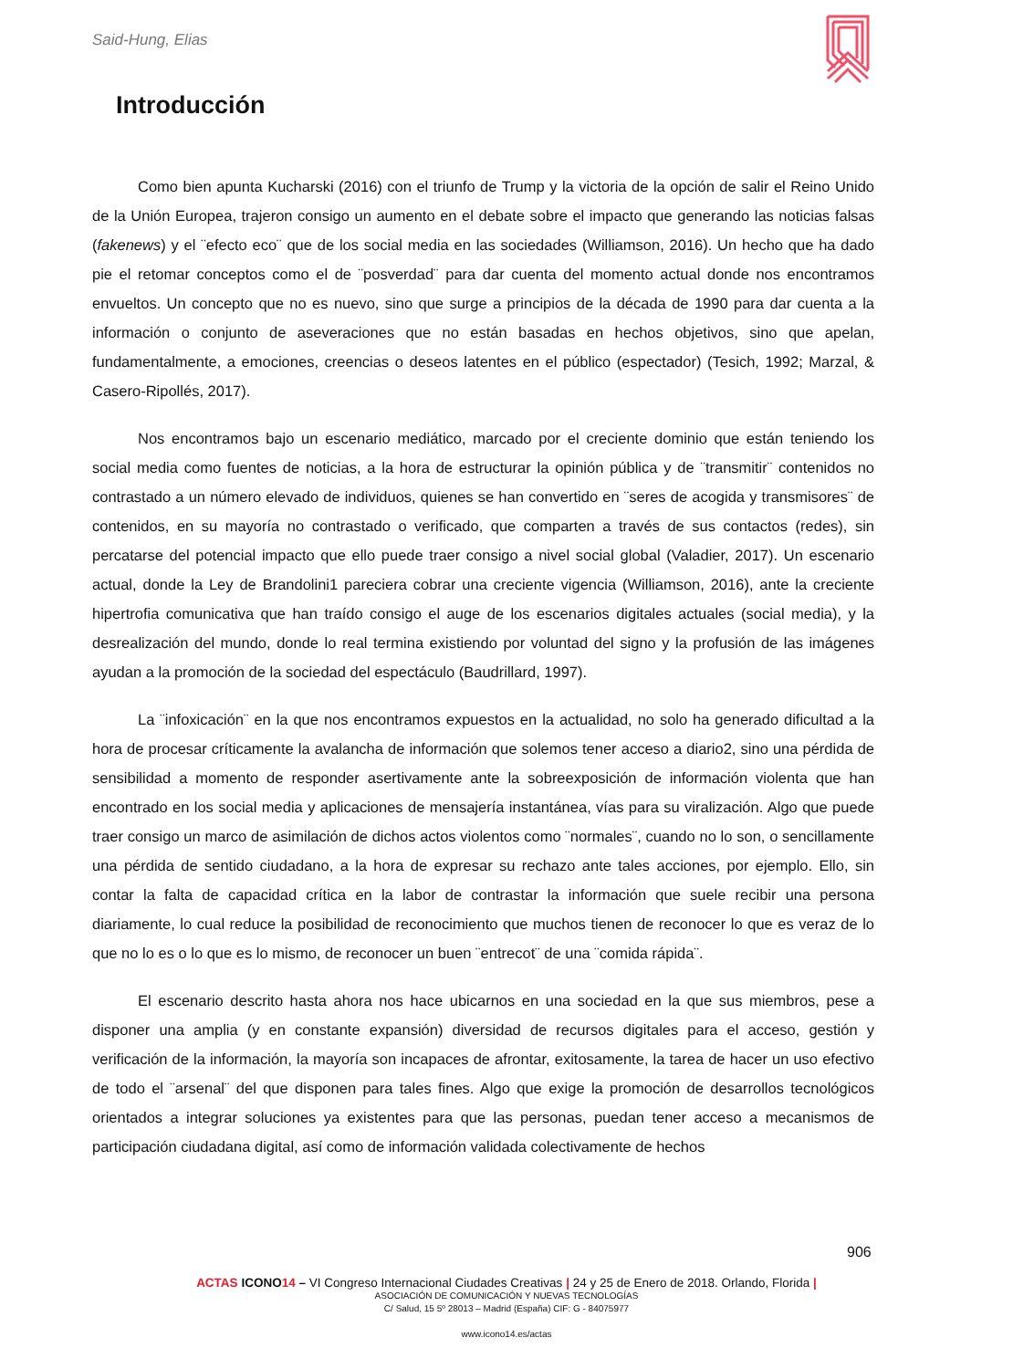Said-Hung, Elias
Introducción
Como bien apunta Kucharski (2016) con el triunfo de Trump y la victoria de la opción de salir el Reino Unido de la Unión Europea, trajeron consigo un aumento en el debate sobre el impacto que generando las noticias falsas (fakenews) y el ¨efecto eco¨ que de los social media en las sociedades (Williamson, 2016). Un hecho que ha dado pie el retomar conceptos como el de ¨posverdad¨ para dar cuenta del momento actual donde nos encontramos envueltos. Un concepto que no es nuevo, sino que surge a principios de la década de 1990 para dar cuenta a la información o conjunto de aseveraciones que no están basadas en hechos objetivos, sino que apelan, fundamentalmente, a emociones, creencias o deseos latentes en el público (espectador) (Tesich, 1992; Marzal, & Casero-Ripollés, 2017).
Nos encontramos bajo un escenario mediático, marcado por el creciente dominio que están teniendo los social media como fuentes de noticias, a la hora de estructurar la opinión pública y de ¨transmitir¨ contenidos no contrastado a un número elevado de individuos, quienes se han convertido en ¨seres de acogida y transmisores¨ de contenidos, en su mayoría no contrastado o verificado, que comparten a través de sus contactos (redes), sin percatarse del potencial impacto que ello puede traer consigo a nivel social global (Valadier, 2017). Un escenario actual, donde la Ley de Brandolini1 pareciera cobrar una creciente vigencia (Williamson, 2016), ante la creciente hipertrofia comunicativa que han traído consigo el auge de los escenarios digitales actuales (social media), y la desrealización del mundo, donde lo real termina existiendo por voluntad del signo y la profusión de las imágenes ayudan a la promoción de la sociedad del espectáculo (Baudrillard, 1997).
La ¨infoxicación¨ en la que nos encontramos expuestos en la actualidad, no solo ha generado dificultad a la hora de procesar críticamente la avalancha de información que solemos tener acceso a diario2, sino una pérdida de sensibilidad a momento de responder asertivamente ante la sobreexposición de información violenta que han encontrado en los social media y aplicaciones de mensajería instantánea, vías para su viralización. Algo que puede traer consigo un marco de asimilación de dichos actos violentos como ¨normales¨, cuando no lo son, o sencillamente una pérdida de sentido ciudadano, a la hora de expresar su rechazo ante tales acciones, por ejemplo. Ello, sin contar la falta de capacidad crítica en la labor de contrastar la información que suele recibir una persona diariamente, lo cual reduce la posibilidad de reconocimiento que muchos tienen de reconocer lo que es veraz de lo que no lo es o lo que es lo mismo, de reconocer un buen ¨entrecot¨ de una ¨comida rápida¨.
El escenario descrito hasta ahora nos hace ubicarnos en una sociedad en la que sus miembros, pese a disponer una amplia (y en constante expansión) diversidad de recursos digitales para el acceso, gestión y verificación de la información, la mayoría son incapaces de afrontar, exitosamente, la tarea de hacer un uso efectivo de todo el ¨arsenal¨ del que disponen para tales fines. Algo que exige la promoción de desarrollos tecnológicos orientados a integrar soluciones ya existentes para que las personas, puedan tener acceso a mecanismos de participación ciudadana digital, así como de información validada colectivamente de hechos
906
ACTAS ICONO 14 – VI Congreso Internacional Ciudades Creativas | 24 y 25 de Enero de 2018. Orlando, Florida |
ASOCIACIÓN DE COMUNICACIÓN Y NUEVAS TECNOLOGÍAS
C/ Salud, 15 5º 28013 – Madrid (España) CIF: G - 84075977
www.icono14.es/actas